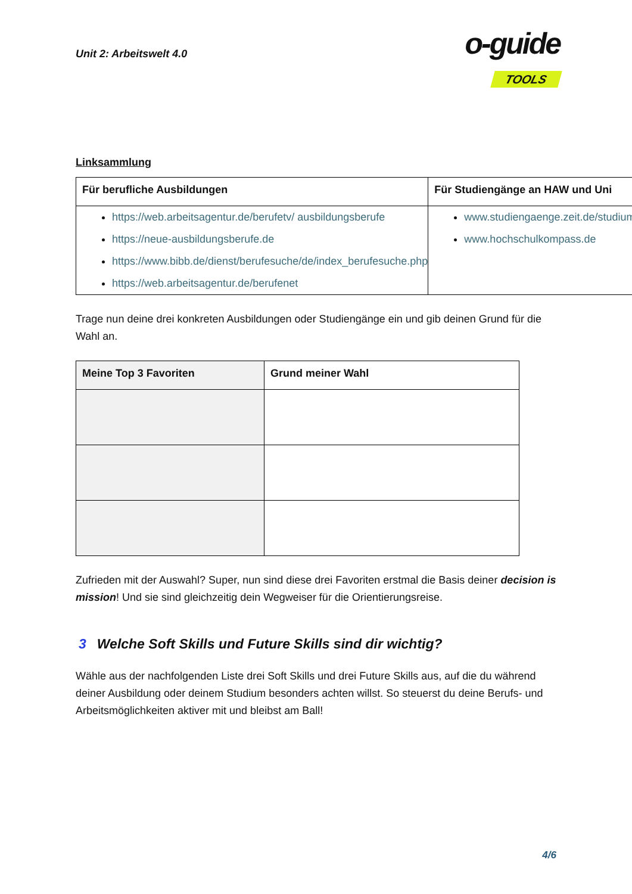Unit 2: Arbeitswelt 4.0
o-guide
TOOLS
Linksammlung
| Für berufliche Ausbildungen | Für Studiengänge an HAW und Uni |
| --- | --- |
| https://web.arbeitsagentur.de/berufetv/ ausbildungsberufe https://neue-ausbildungsberufe.de https://www.bibb.de/dienst/berufesuche/de/index_berufesuche.php https://web.arbeitsagentur.de/berufenet | www.studiengaenge.zeit.de/studium www.hochschulkompass.de |
Trage nun deine drei konkreten Ausbildungen oder Studiengänge ein und gib deinen Grund für die Wahl an.
| Meine Top 3 Favoriten | Grund meiner Wahl |
| --- | --- |
Zufrieden mit der Auswahl? Super, nun sind diese drei Favoriten erstmal die Basis deiner decision is mission! Und sie sind gleichzeitig dein Wegweiser für die Orientierungsreise.
3 Welche Soft Skills und Future Skills sind dir wichtig?
Wähle aus der nachfolgenden Liste drei Soft Skills und drei Future Skills aus, auf die du während deiner Ausbildung oder deinem Studium besonders achten willst. So steuerst du deine Berufs- und Arbeitsmöglichkeiten aktiver mit und bleibst am Ball!
4/6